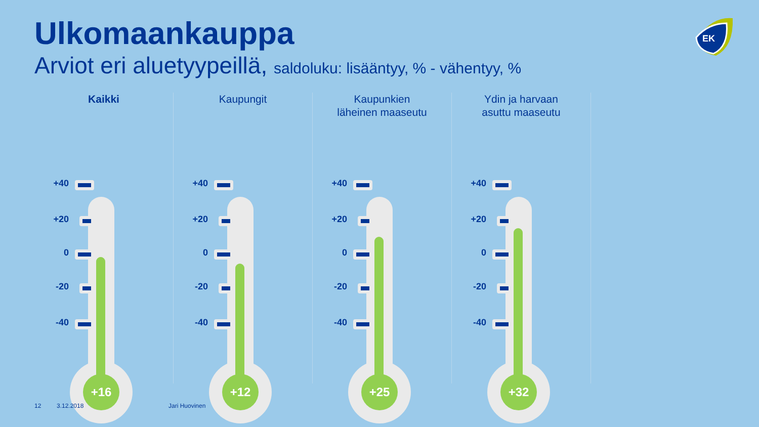Ulkomaankauppa
Arviot eri aluetyypeillä, saldoluku: lisääntyy, % - vähentyy, %
EK
Kaikki
+40
+20
0
-20
-40
+16
Kaupungit
+40
+20
0
-20
-40
+12
Kaupunkien
läheinen maaseutu
+40
+20
0
-20
-40
+25
Ydin ja harvaan
asuttu maaseutu
+40
+20
0
-20
-40
+32
12 3.12.2018 Jari Huovinen